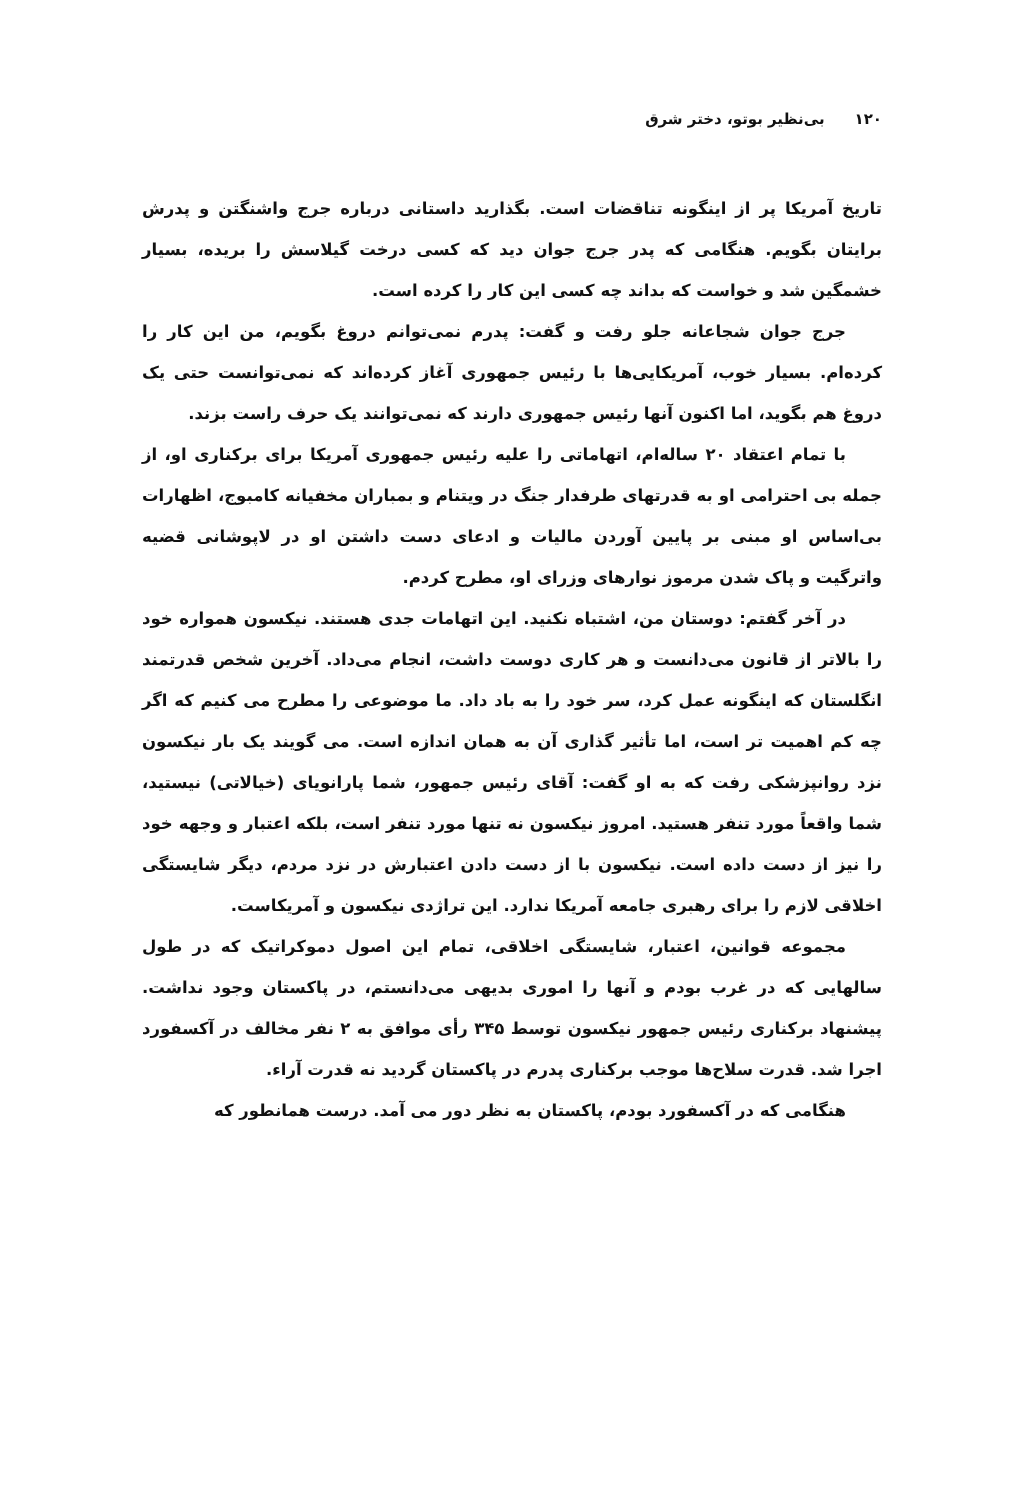۱۲۰بی‌نظیر بوتو، دختر شرق
تاریخ آمریکا پر از اینگونه تناقضات است. بگذارید داستانی درباره جرج واشنگتن و پدرش برایتان بگویم. هنگامی که پدر جرج جوان دید که کسی درخت گیلاسش را بریده، بسیار خشمگین شد و خواست که بداند چه کسی این کار را کرده است.
جرج جوان شجاعانه جلو رفت و گفت: پدرم نمی‌توانم دروغ بگویم، من این کار را کرده‌ام. بسیار خوب، آمریکایی‌ها با رئیس جمهوری آغاز کرده‌اند که نمی‌توانست حتی یک دروغ هم بگوید، اما اکنون آنها رئیس جمهوری دارند که نمی‌توانند یک حرف راست بزند.
با تمام اعتقاد ۲۰ ساله‌ام، اتهاماتی را علیه رئیس جمهوری آمریکا برای برکناری او، از جمله بی احترامی او به قدرتهای طرفدار جنگ در ویتنام و بمباران مخفیانه کامبوج، اظهارات بی‌اساس او مبنی بر پایین آوردن مالیات و ادعای دست داشتن او در لاپوشانی قضیه واترگیت و پاک شدن مرموز نوارهای وزرای او، مطرح کردم.
در آخر گفتم: دوستان من، اشتباه نکنید. این اتهامات جدی هستند. نیکسون همواره خود را بالاتر از قانون می‌دانست و هر کاری دوست داشت، انجام می‌داد. آخرین شخص قدرتمند انگلستان که اینگونه عمل کرد، سر خود را به باد داد. ما موضوعی را مطرح می کنیم که اگر چه کم اهمیت تر است، اما تأثیر گذاری آن به همان اندازه است. می گویند یک بار نیکسون نزد روانپزشکی رفت که به او گفت: آقای رئیس جمهور، شما پارانویای (خیالاتی) نیستید، شما واقعاً مورد تنفر هستید. امروز نیکسون نه تنها مورد تنفر است، بلکه اعتبار و وجهه خود را نیز از دست داده است. نیکسون با از دست دادن اعتبارش در نزد مردم، دیگر شایستگی اخلاقی لازم را برای رهبری جامعه آمریکا ندارد. این تراژدی نیکسون و آمریکاست.
مجموعه قوانین، اعتبار، شایستگی اخلاقی، تمام این اصول دموکراتیک که در طول سالهایی که در غرب بودم و آنها را اموری بدیهی می‌دانستم، در پاکستان وجود نداشت. پیشنهاد برکناری رئیس جمهور نیکسون توسط ۳۴۵ رأی موافق به ۲ نفر مخالف در آکسفورد اجرا شد. قدرت سلاح‌ها موجب برکناری پدرم در پاکستان گردید نه قدرت آراء.
هنگامی که در آکسفورد بودم، پاکستان به نظر دور می آمد. درست همانطور که